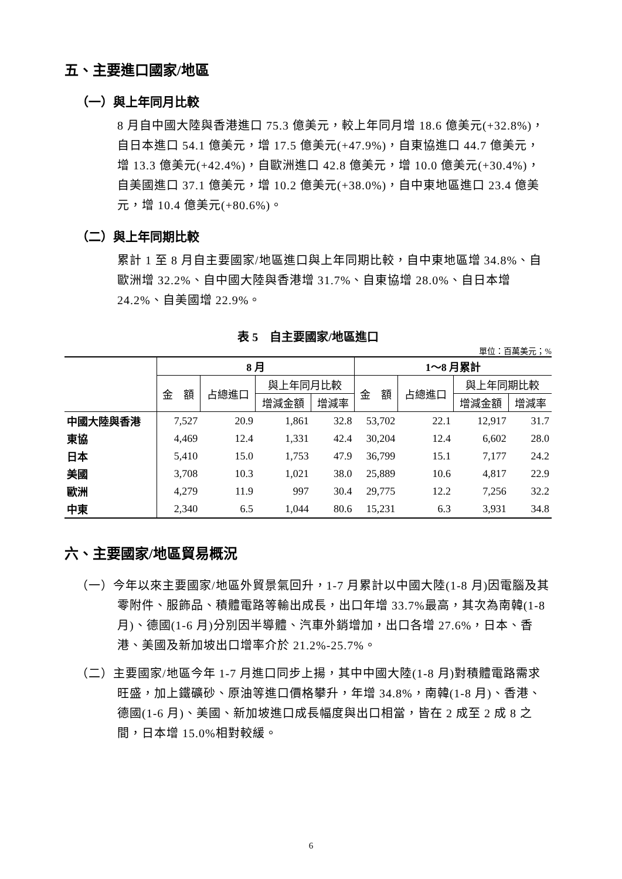五、主要進口國家/地區
（一）與上年同月比較
8 月自中國大陸與香港進口 75.3 億美元，較上年同月增 18.6 億美元(+32.8%)，自日本進口 54.1 億美元，增 17.5 億美元(+47.9%)，自東協進口 44.7 億美元，增 13.3 億美元(+42.4%)，自歐洲進口 42.8 億美元，增 10.0 億美元(+30.4%)，自美國進口 37.1 億美元，增 10.2 億美元(+38.0%)，自中東地區進口 23.4 億美元，增 10.4 億美元(+80.6%)。
（二）與上年同期比較
累計 1 至 8 月自主要國家/地區進口與上年同期比較，自中東地區增 34.8%、自歐洲增 32.2%、自中國大陸與香港增 31.7%、自東協增 28.0%、自日本增 24.2%、自美國增 22.9%。
表 5　自主要國家/地區進口
單位：百萬美元；%
| | 8 月 | | | | 1～8 月累計 | | | |
| --- | --- | --- | --- | --- | --- | --- | --- | --- |
| | 金 額 | 占總進口 | 與上年同月比較 | | 金 額 | 占總進口 | 與上年同期比較 | |
| | | | 增減金額 | 增減率 | | | 增減金額 | 增減率 |
| 中國大陸與香港 | 7,527 | 20.9 | 1,861 | 32.8 | 53,702 | 22.1 | 12,917 | 31.7 |
| 東協 | 4,469 | 12.4 | 1,331 | 42.4 | 30,204 | 12.4 | 6,602 | 28.0 |
| 日本 | 5,410 | 15.0 | 1,753 | 47.9 | 36,799 | 15.1 | 7,177 | 24.2 |
| 美國 | 3,708 | 10.3 | 1,021 | 38.0 | 25,889 | 10.6 | 4,817 | 22.9 |
| 歐洲 | 4,279 | 11.9 | 997 | 30.4 | 29,775 | 12.2 | 7,256 | 32.2 |
| 中東 | 2,340 | 6.5 | 1,044 | 80.6 | 15,231 | 6.3 | 3,931 | 34.8 |
六、主要國家/地區貿易概況
（一）今年以來主要國家/地區外貿景氣回升，1-7 月累計以中國大陸(1-8 月)因電腦及其零附件、服飾品、積體電路等輸出成長，出口年增 33.7%最高，其次為南韓(1-8 月)、德國(1-6 月)分別因半導體、汽車外銷增加，出口各增 27.6%，日本、香港、美國及新加坡出口增率介於 21.2%-25.7%。
（二）主要國家/地區今年 1-7 月進口同步上揚，其中中國大陸(1-8 月)對積體電路需求旺盛，加上鐵礦砂、原油等進口價格攀升，年增 34.8%，南韓(1-8 月)、香港、德國(1-6 月)、美國、新加坡進口成長幅度與出口相當，皆在 2 成至 2 成 8 之間，日本增 15.0%相對較緩。
6